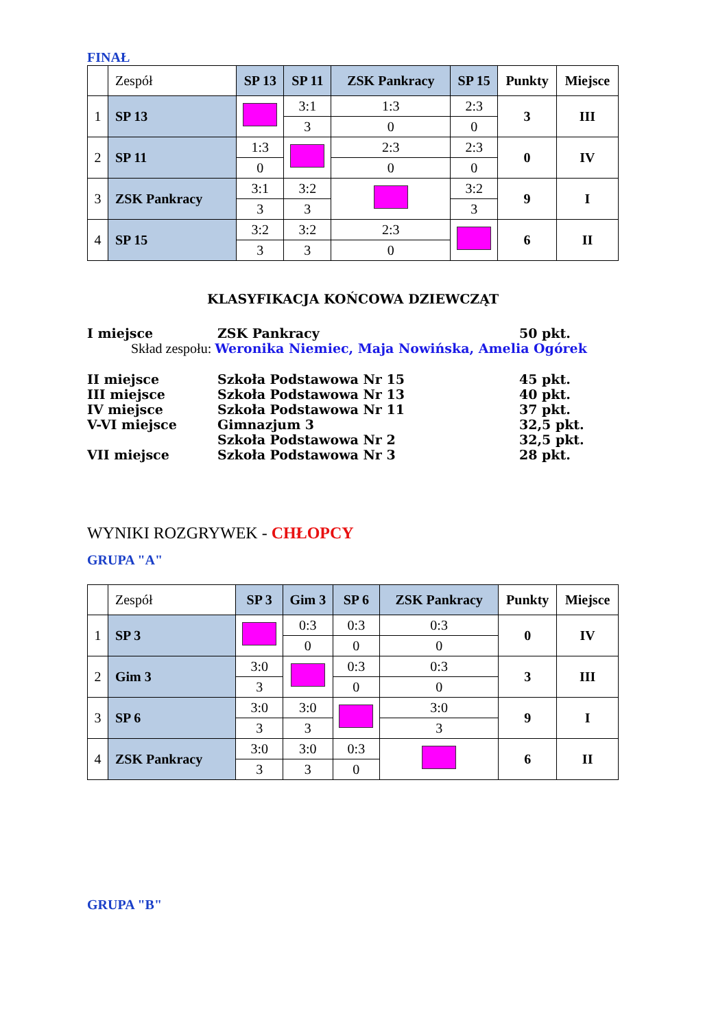FINAŁ
| | Zespół | SP 13 | SP 11 | ZSK Pankracy | SP 15 | Punkty | Miejsce |
| 1 | SP 13 | | 3:1 | 1:3 | 2:3 | 3 | III |
| | | | 3 | 0 | 0 | | |
| 2 | SP 11 | 1:3 | | 2:3 | 2:3 | 0 | IV |
| | | 0 | | 0 | 0 | | |
| 3 | ZSK Pankracy | 3:1 | 3:2 | | 3:2 | 9 | I |
| | | 3 | 3 | | 3 | | |
| 4 | SP 15 | 3:2 | 3:2 | 2:3 | | 6 | II |
| | | 3 | 3 | 0 | | | |
KLASYFIKACJA KOŃCOWA DZIEWCZĄT
I miejsce ZSK Pankracy 50 pkt.
Skład zespołu: Weronika Niemiec, Maja Nowińska, Amelia Ogórek
II miejsce Szkoła Podstawowa Nr 15 45 pkt.
III miejsce Szkoła Podstawowa Nr 13 40 pkt.
IV miejsce Szkoła Podstawowa Nr 11 37 pkt.
V-VI miejsce Gimnazjum 3 32,5 pkt.
Szkoła Podstawowa Nr 2 32,5 pkt.
VII miejsce Szkoła Podstawowa Nr 3 28 pkt.
WYNIKI ROZGRYWEK - CHŁOPCY
GRUPA "A"
| | Zespół | SP 3 | Gim 3 | SP 6 | ZSK Pankracy | Punkty | Miejsce |
| 1 | SP 3 | | 0:3 | 0:3 | 0:3 | 0 | IV |
| | | | 0 | 0 | 0 | | |
| 2 | Gim 3 | 3:0 | | 0:3 | 0:3 | 3 | III |
| | | 3 | | 0 | 0 | | |
| 3 | SP 6 | 3:0 | 3:0 | | 3:0 | 9 | I |
| | | 3 | 3 | | 3 | | |
| 4 | ZSK Pankracy | 3:0 | 3:0 | 0:3 | | 6 | II |
| | | 3 | 3 | 0 | | | |
GRUPA "B"